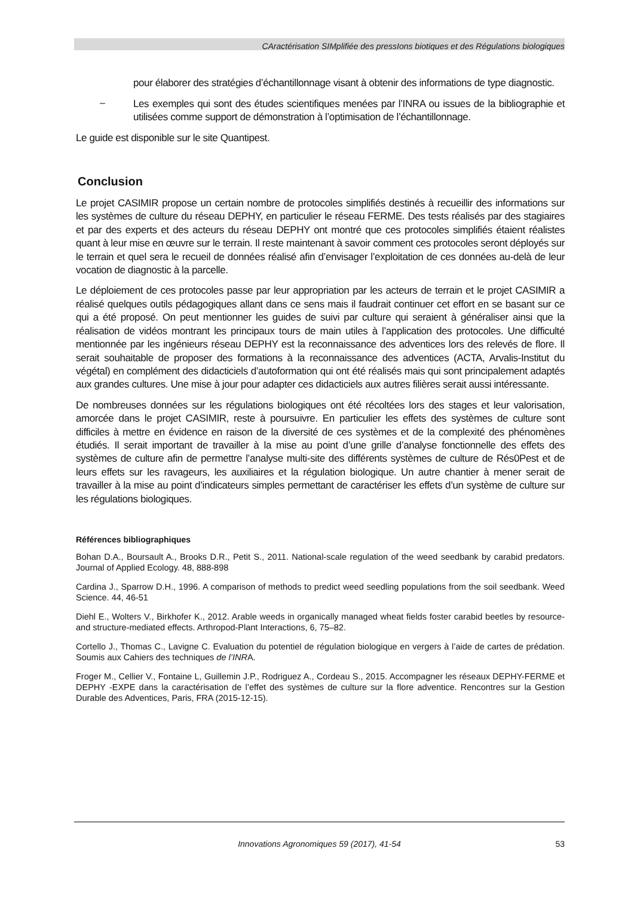CAractérisation SIMplifiée des pressIons biotiques et des Régulations biologiques
pour élaborer des stratégies d’échantillonnage visant à obtenir des informations de type diagnostic.
–
Les exemples qui sont des études scientifiques menées par l’INRA ou issues de la bibliographie et utilisées comme support de démonstration à l’optimisation de l’échantillonnage.
Le guide est disponible sur le site Quantipest.
Conclusion
Le projet CASIMIR propose un certain nombre de protocoles simplifiés destinés à recueillir des informations sur les systèmes de culture du réseau DEPHY, en particulier le réseau FERME. Des tests réalisés par des stagiaires et par des experts et des acteurs du réseau DEPHY ont montré que ces protocoles simplifiés étaient réalistes quant à leur mise en œuvre sur le terrain. Il reste maintenant à savoir comment ces protocoles seront déployés sur le terrain et quel sera le recueil de données réalisé afin d’envisager l’exploitation de ces données au-delà de leur vocation de diagnostic à la parcelle.
Le déploiement de ces protocoles passe par leur appropriation par les acteurs de terrain et le projet CASIMIR a réalisé quelques outils pédagogiques allant dans ce sens mais il faudrait continuer cet effort en se basant sur ce qui a été proposé. On peut mentionner les guides de suivi par culture qui seraient à généraliser ainsi que la réalisation de vidéos montrant les principaux tours de main utiles à l’application des protocoles. Une difficulté mentionnée par les ingénieurs réseau DEPHY est la reconnaissance des adventices lors des relevés de flore. Il serait souhaitable de proposer des formations à la reconnaissance des adventices (ACTA, Arvalis-Institut du végétal) en complément des didacticiels d’autoformation qui ont été réalisés mais qui sont principalement adaptés aux grandes cultures. Une mise à jour pour adapter ces didacticiels aux autres filières serait aussi intéressante.
De nombreuses données sur les régulations biologiques ont été récoltées lors des stages et leur valorisation, amorcée dans le projet CASIMIR, reste à poursuivre. En particulier les effets des systèmes de culture sont difficiles à mettre en évidence en raison de la diversité de ces systèmes et de la complexité des phénomènes étudiés. Il serait important de travailler à la mise au point d’une grille d’analyse fonctionnelle des effets des systèmes de culture afin de permettre l’analyse multi-site des différents systèmes de culture de Rés0Pest et de leurs effets sur les ravageurs, les auxiliaires et la régulation biologique. Un autre chantier à mener serait de travailler à la mise au point d’indicateurs simples permettant de caractériser les effets d’un système de culture sur les régulations biologiques.
Références bibliographiques
Bohan D.A., Boursault A., Brooks D.R., Petit S., 2011. National-scale regulation of the weed seedbank by carabid predators. Journal of Applied Ecology. 48, 888-898
Cardina J., Sparrow D.H., 1996. A comparison of methods to predict weed seedling populations from the soil seedbank. Weed Science. 44, 46-51
Diehl E., Wolters V., Birkhofer K., 2012. Arable weeds in organically managed wheat fields foster carabid beetles by resource- and structure-mediated effects. Arthropod-Plant Interactions, 6, 75–82.
Cortello J., Thomas C., Lavigne C. Evaluation du potentiel de régulation biologique en vergers à l’aide de cartes de prédation. Soumis aux Cahiers des techniques de l’INRA.
Froger M., Cellier V., Fontaine L, Guillemin J.P., Rodriguez A., Cordeau S., 2015. Accompagner les réseaux DEPHY-FERME et DEPHY -EXPE dans la caractérisation de l’effet des systèmes de culture sur la flore adventice. Rencontres sur la Gestion Durable des Adventices, Paris, FRA (2015-12-15).
Innovations Agronomiques 59 (2017), 41-54 53